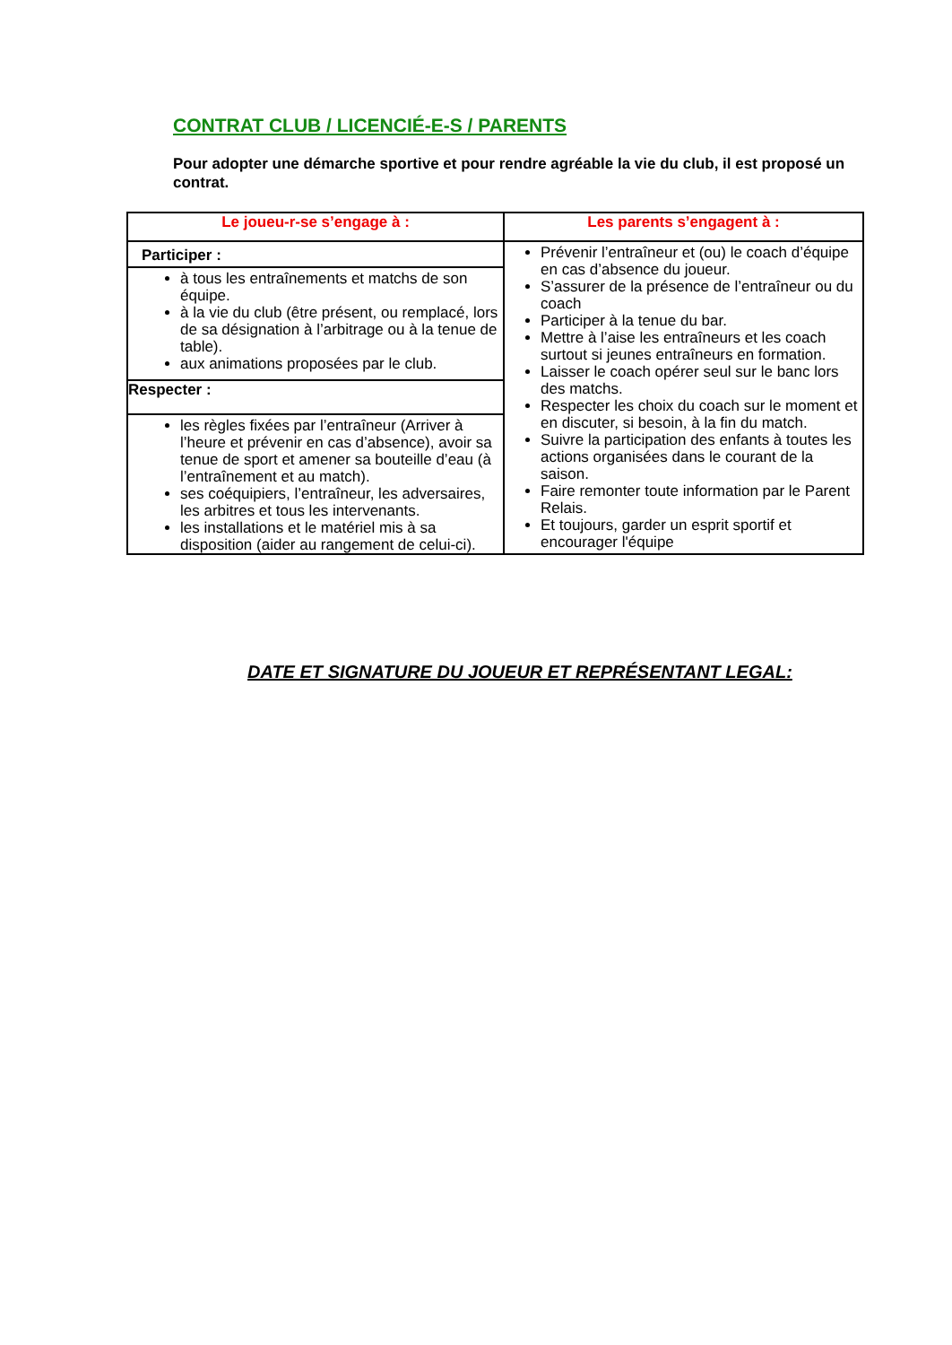CONTRAT CLUB / LICENCIÉ-E-S / PARENTS
Pour adopter une démarche sportive et pour rendre agréable la vie du club, il est proposé un contrat.
| Le joueu-r-se s’engage à : | Les parents s’engagent à : |
| --- | --- |
| Participer : | Prévenir l’entraîneur et (ou) le coach d’équipe en cas d’absence du joueur. S’assurer de la présence de l’entraîneur ou du coach Participer à la tenue du bar. Mettre à l’aise les entraîneurs et les coach surtout si jeunes entraîneurs en formation. Laisser le coach opérer seul sur le banc lors des matchs. Respecter les choix du coach sur le moment et en discuter, si besoin, à la fin du match. Suivre la participation des enfants à toutes les actions organisées dans le courant de la saison. Faire remonter toute information par le Parent Relais. Et toujours, garder un esprit sportif et encourager l'équipe |
| à tous les entraînements et matchs de son équipe. à la vie du club (être présent, ou remplacé, lors de sa désignation à l’arbitrage ou à la tenue de table). aux animations proposées par le club. | |
| Respecter : | |
| les règles fixées par l’entraîneur (Arriver à l’heure et prévenir en cas d’absence), avoir sa tenue de sport et amener sa bouteille d’eau (à l’entraînement et au match). ses coéquipiers, l’entraîneur, les adversaires, les arbitres et tous les intervenants. les installations et le matériel mis à sa disposition (aider au rangement de celui-ci). | |
DATE ET SIGNATURE DU JOUEUR ET REPRÉSENTANT LEGAL: